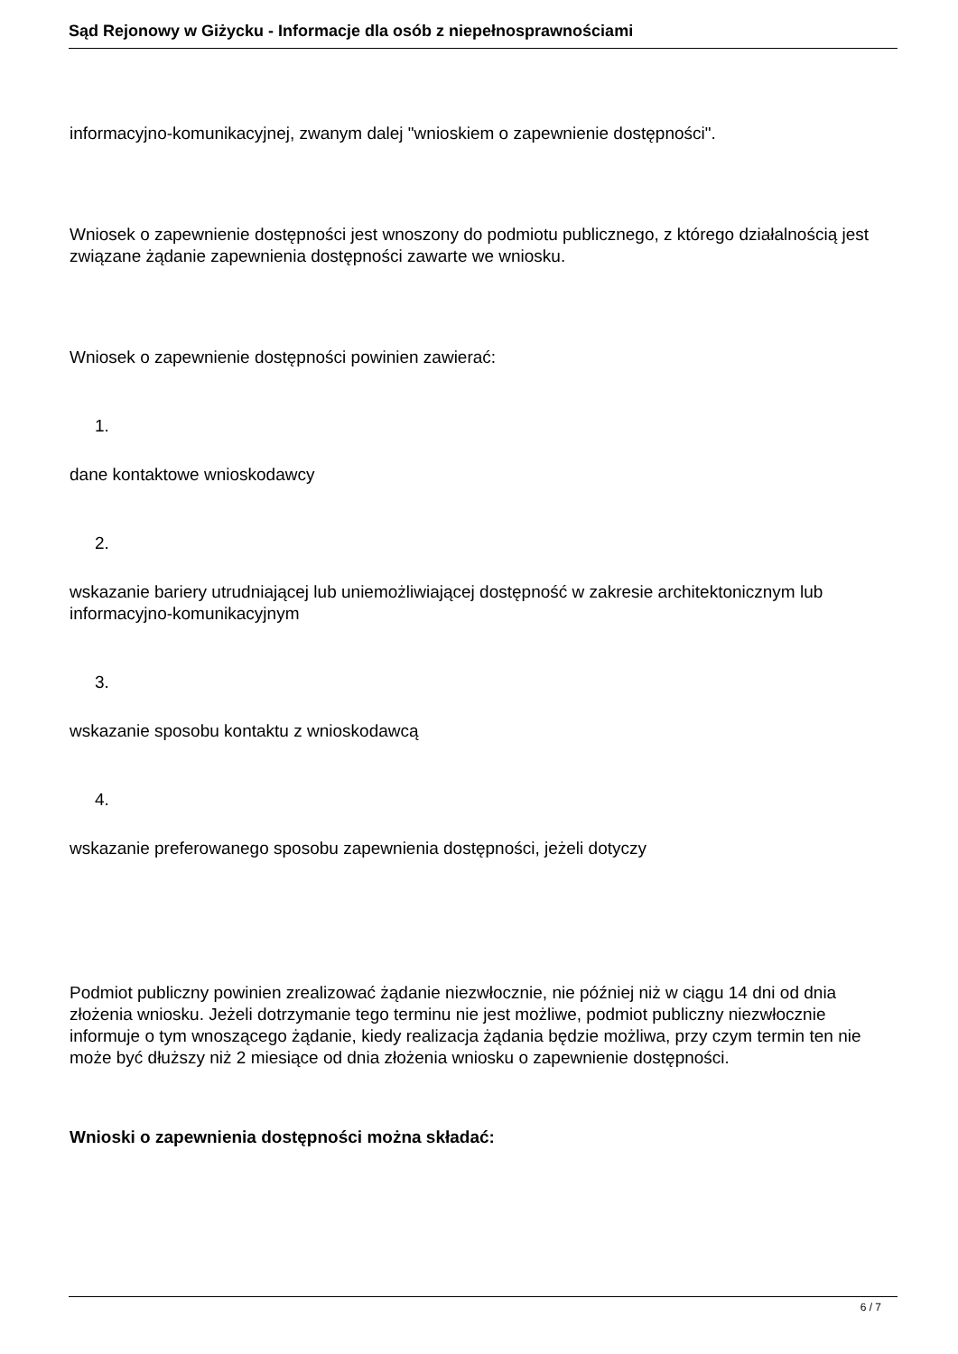Sąd Rejonowy w Giżycku - Informacje dla osób z niepełnosprawnościami
informacyjno-komunikacyjnej, zwanym dalej "wnioskiem o zapewnienie dostępności".
Wniosek o zapewnienie dostępności jest wnoszony do podmiotu publicznego, z którego działalnością jest związane żądanie zapewnienia dostępności zawarte we wniosku.
Wniosek o zapewnienie dostępności powinien zawierać:
1.
dane kontaktowe wnioskodawcy
2.
wskazanie bariery utrudniającej lub uniemożliwiającej dostępność w zakresie architektonicznym lub informacyjno-komunikacyjnym
3.
wskazanie sposobu kontaktu z wnioskodawcą
4.
wskazanie preferowanego sposobu zapewnienia dostępności, jeżeli dotyczy
Podmiot publiczny powinien zrealizować żądanie niezwłocznie, nie później niż w ciągu 14 dni od dnia złożenia wniosku. Jeżeli dotrzymanie tego terminu nie jest możliwe, podmiot publiczny niezwłocznie informuje o tym wnoszącego żądanie, kiedy realizacja żądania będzie możliwa, przy czym termin ten nie może być dłuższy niż 2 miesiące od dnia złożenia wniosku o zapewnienie dostępności.
Wnioski o zapewnienia dostępności można składać:
6 / 7